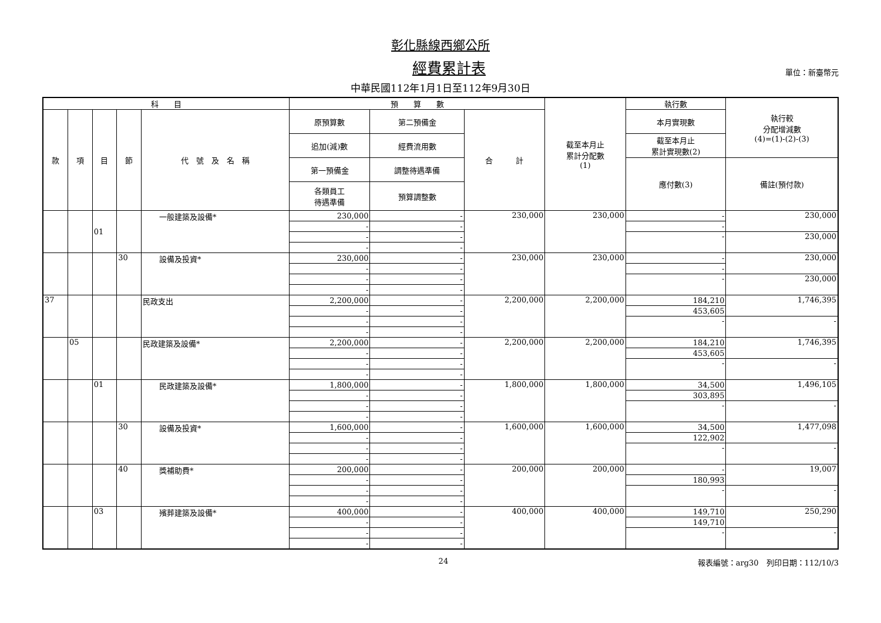彰化縣線西鄉公所
經費累計表
單位：新臺幣元
中華民國112年1月1日至112年9月30日
| 科 目 | | | | | 預 算 數 | | | 截至本月止 累計分配數 (1) | 執行數 | 執行較 分配增減數 (4)=(1)-(2)-(3) |
| --- | --- | --- | --- | --- | --- | --- | --- | --- | --- | --- |
| 款 | 項 | 目 | 節 | 代 號 及 名 稱 | 原預算數 | 第二預備金 | 合 計 | | 本月實現數 | |
| | | | | | 追加(減)數 | 經費流用數 | | | 截至本月止 累計實現數(2) | |
| | | | | | 第一預備金 | 調整待遇準備 | | | 應付數(3) | 備註(預付款) |
| | | | | | 各類員工 待遇準備 | 預算調整數 | | | | |
| | | 01 | | 一般建築及設備* | 230,000 | - | 230,000 | 230,000 | - | 230,000 |
| | | | | | - | - | | | - | |
| | | | | | - | - | | | - | 230,000 |
| | | | | | - | - | | | | |
| | | | 30 | 設備及投資* | 230,000 | - | 230,000 | 230,000 | - | 230,000 |
| | | | | | - | - | | | - | |
| | | | | | - | - | | | - | 230,000 |
| | | | | | - | - | | | | |
| 37 | | | | 民政支出 | 2,200,000 | - | 2,200,000 | 2,200,000 | 184,210 | 1,746,395 |
| | | | | | - | - | | | 453,605 | |
| | | | | | - | - | | | - | - |
| | | | | | - | - | | | | |
| | 05 | | | 民政建築及設備* | 2,200,000 | - | 2,200,000 | 2,200,000 | 184,210 | 1,746,395 |
| | | | | | - | - | | | 453,605 | |
| | | | | | - | - | | | - | - |
| | | | | | - | - | | | | |
| | | 01 | | 民政建築及設備* | 1,800,000 | - | 1,800,000 | 1,800,000 | 34,500 | 1,496,105 |
| | | | | | - | - | | | 303,895 | |
| | | | | | - | - | | | - | - |
| | | | | | - | - | | | | |
| | | | 30 | 設備及投資* | 1,600,000 | - | 1,600,000 | 1,600,000 | 34,500 | 1,477,098 |
| | | | | | - | - | | | 122,902 | |
| | | | | | - | - | | | - | - |
| | | | | | - | - | | | | |
| | | | 40 | 獎補助費* | 200,000 | - | 200,000 | 200,000 | - | 19,007 |
| | | | | | - | - | | | 180,993 | |
| | | | | | - | - | | | - | - |
| | | | | | - | - | | | | |
| | | 03 | | 殯葬建築及設備* | 400,000 | - | 400,000 | 400,000 | 149,710 | 250,290 |
| | | | | | - | - | | | 149,710 | |
| | | | | | - | - | | | - | - |
| | | | | | - | - | | | | |
24 報表編號：arg30　列印日期：112/10/3